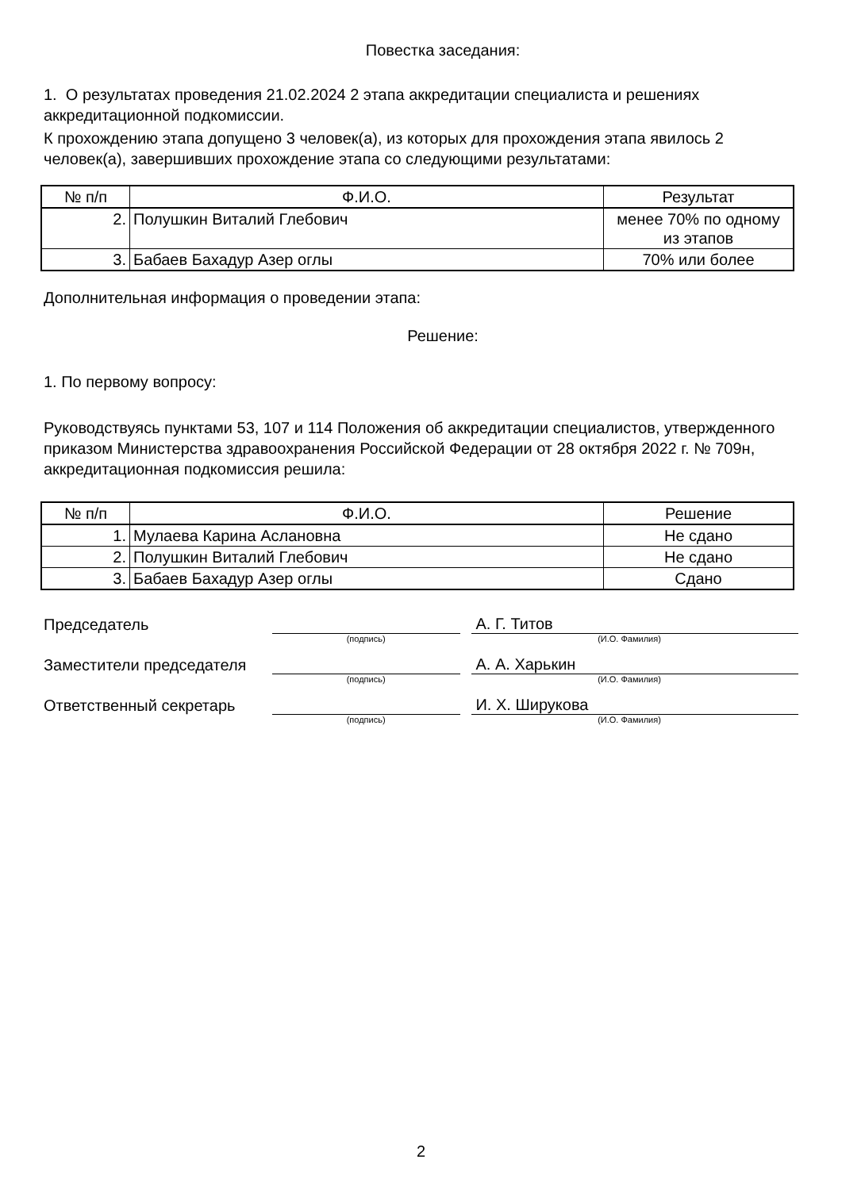Повестка заседания:
1. О результатах проведения 21.02.2024 2 этапа аккредитации специалиста и решениях аккредитационной подкомиссии.
К прохождению этапа допущено 3 человек(а), из которых для прохождения этапа явилось 2 человек(а), завершивших прохождение этапа со следующими результатами:
| № п/п | Ф.И.О. | Результат |
| --- | --- | --- |
| 2. | Полушкин Виталий Глебович | менее 70% по одному из этапов |
| 3. | Бабаев Бахадур Азер оглы | 70% или более |
Дополнительная информация о проведении этапа:
Решение:
1. По первому вопросу:
Руководствуясь пунктами 53, 107 и 114 Положения об аккредитации специалистов, утвержденного приказом Министерства здравоохранения Российской Федерации от 28 октября 2022 г. № 709н, аккредитационная подкомиссия решила:
| № п/п | Ф.И.О. | Решение |
| --- | --- | --- |
| 1. | Мулаева Карина Аслановна | Не сдано |
| 2. | Полушкин Виталий Глебович | Не сдано |
| 3. | Бабаев Бахадур Азер оглы | Сдано |
Председатель
А. Г. Титов
(подпись) (И.О. Фамилия)
Заместители председателя
А. А. Харькин
(подпись) (И.О. Фамилия)
Ответственный секретарь
И. Х. Ширукова
(подпись) (И.О. Фамилия)
2